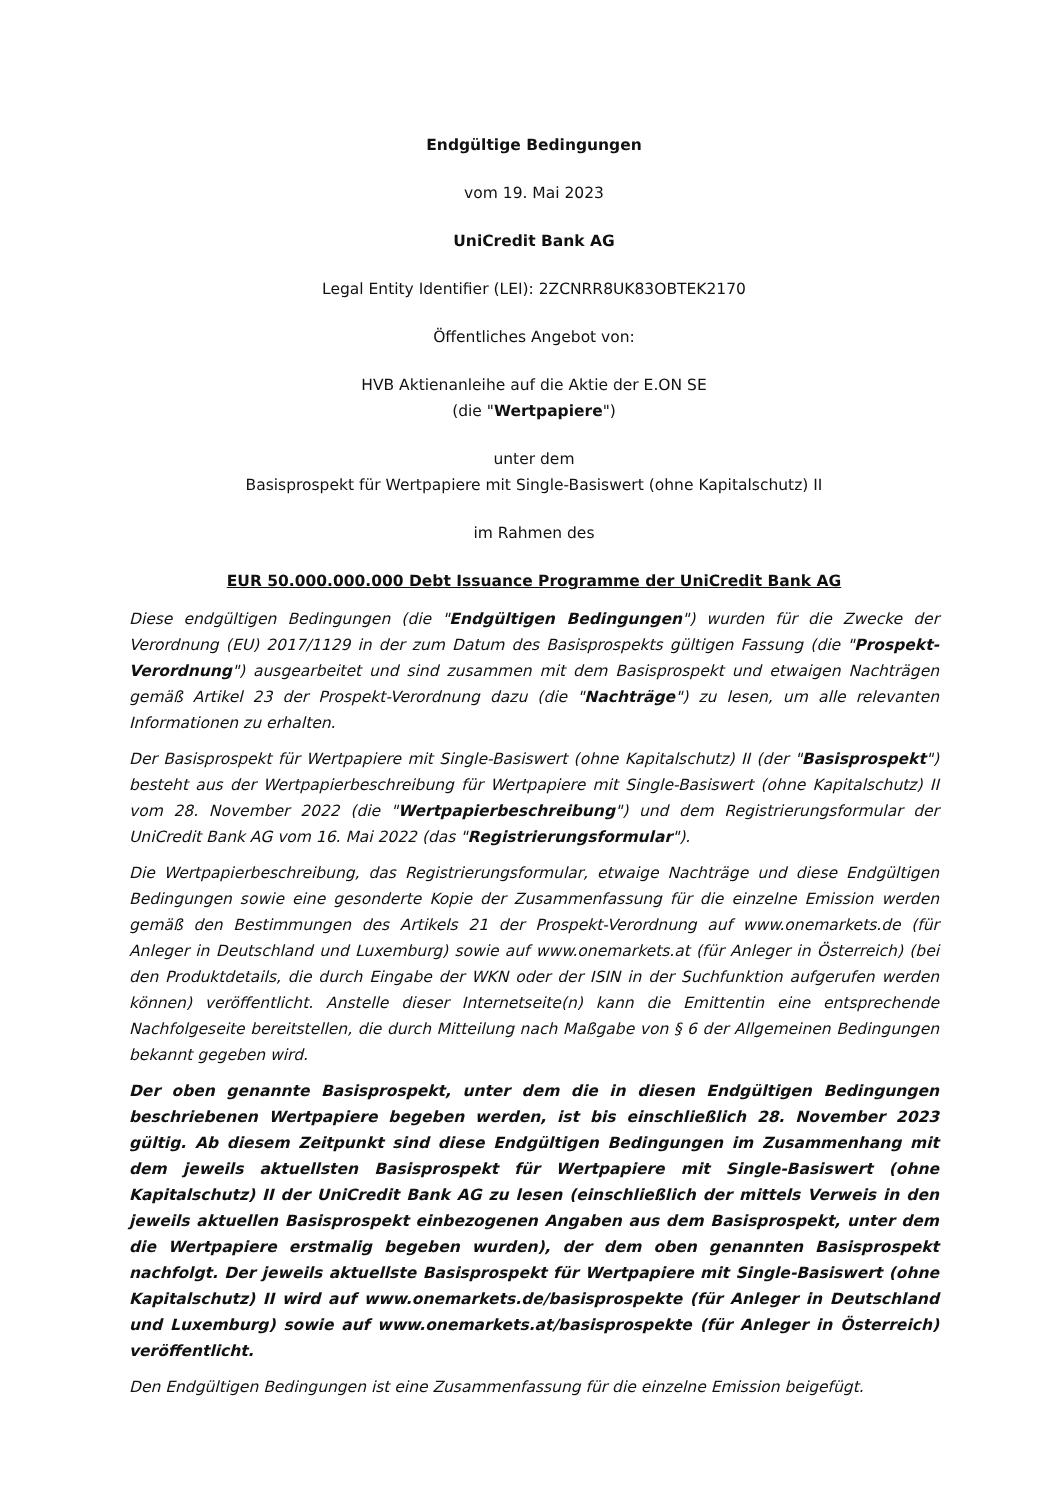Endgültige Bedingungen
vom 19. Mai 2023
UniCredit Bank AG
Legal Entity Identifier (LEI): 2ZCNRR8UK83OBTEK2170
Öffentliches Angebot von:
HVB Aktienanleihe auf die Aktie der E.ON SE
(die "Wertpapiere")
unter dem
Basisprospekt für Wertpapiere mit Single-Basiswert (ohne Kapitalschutz) II
im Rahmen des
EUR 50.000.000.000 Debt Issuance Programme der UniCredit Bank AG
Diese endgültigen Bedingungen (die "Endgültigen Bedingungen") wurden für die Zwecke der Verordnung (EU) 2017/1129 in der zum Datum des Basisprospekts gültigen Fassung (die "Prospekt-Verordnung") ausgearbeitet und sind zusammen mit dem Basisprospekt und etwaigen Nachträgen gemäß Artikel 23 der Prospekt-Verordnung dazu (die "Nachträge") zu lesen, um alle relevanten Informationen zu erhalten.
Der Basisprospekt für Wertpapiere mit Single-Basiswert (ohne Kapitalschutz) II (der "Basisprospekt") besteht aus der Wertpapierbeschreibung für Wertpapiere mit Single-Basiswert (ohne Kapitalschutz) II vom 28. November 2022 (die "Wertpapierbeschreibung") und dem Registrierungsformular der UniCredit Bank AG vom 16. Mai 2022 (das "Registrierungsformular").
Die Wertpapierbeschreibung, das Registrierungsformular, etwaige Nachträge und diese Endgültigen Bedingungen sowie eine gesonderte Kopie der Zusammenfassung für die einzelne Emission werden gemäß den Bestimmungen des Artikels 21 der Prospekt-Verordnung auf www.onemarkets.de (für Anleger in Deutschland und Luxemburg) sowie auf www.onemarkets.at (für Anleger in Österreich) (bei den Produktdetails, die durch Eingabe der WKN oder der ISIN in der Suchfunktion aufgerufen werden können) veröffentlicht. Anstelle dieser Internetseite(n) kann die Emittentin eine entsprechende Nachfolgeseite bereitstellen, die durch Mitteilung nach Maßgabe von § 6 der Allgemeinen Bedingungen bekannt gegeben wird.
Der oben genannte Basisprospekt, unter dem die in diesen Endgültigen Bedingungen beschriebenen Wertpapiere begeben werden, ist bis einschließlich 28. November 2023 gültig. Ab diesem Zeitpunkt sind diese Endgültigen Bedingungen im Zusammenhang mit dem jeweils aktuellsten Basisprospekt für Wertpapiere mit Single-Basiswert (ohne Kapitalschutz) II der UniCredit Bank AG zu lesen (einschließlich der mittels Verweis in den jeweils aktuellen Basisprospekt einbezogenen Angaben aus dem Basisprospekt, unter dem die Wertpapiere erstmalig begeben wurden), der dem oben genannten Basisprospekt nachfolgt. Der jeweils aktuellste Basisprospekt für Wertpapiere mit Single-Basiswert (ohne Kapitalschutz) II wird auf www.onemarkets.de/basisprospekte (für Anleger in Deutschland und Luxemburg) sowie auf www.onemarkets.at/basisprospekte (für Anleger in Österreich) veröffentlicht.
Den Endgültigen Bedingungen ist eine Zusammenfassung für die einzelne Emission beigefügt.